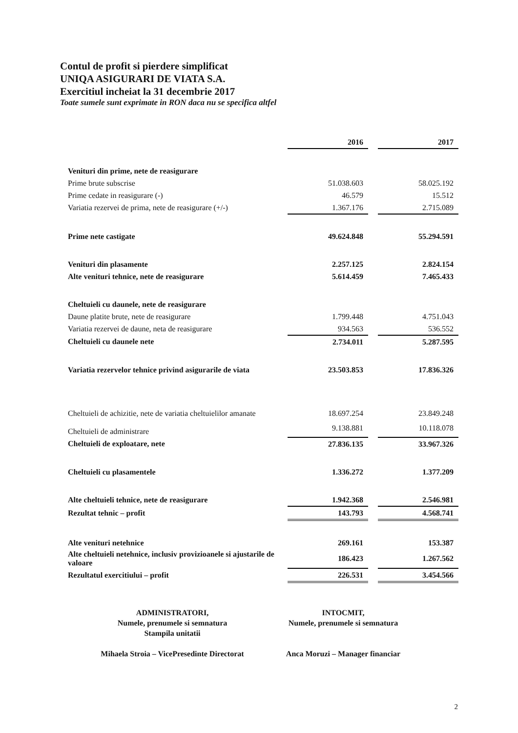Contul de profit si pierdere simplificat
UNIQA ASIGURARI DE VIATA S.A.
Exercitiul incheiat la 31 decembrie 2017
Toate sumele sunt exprimate in RON daca nu se specifica altfel
| | 2016 | | 2017 |
| Venituri din prime, nete de reasigurare | | | |
| Prime brute subscrise | 51.038.603 | | 58.025.192 |
| Prime cedate in reasigurare (-) | 46.579 | | 15.512 |
| Variatia rezervei de prima, nete de reasigurare (+/-) | 1.367.176 | | 2.715.089 |
| Prime nete castigate | 49.624.848 | | 55.294.591 |
| Venituri din plasamente | 2.257.125 | | 2.824.154 |
| Alte venituri tehnice, nete de reasigurare | 5.614.459 | | 7.465.433 |
| Cheltuieli cu daunele, nete de reasigurare | | | |
| Daune platite brute, nete de reasigurare | 1.799.448 | | 4.751.043 |
| Variatia rezervei de daune, neta de reasigurare | 934.563 | | 536.552 |
| Cheltuieli cu daunele nete | 2.734.011 | | 5.287.595 |
| Variatia rezervelor tehnice privind asigurarile de viata | 23.503.853 | | 17.836.326 |
| Cheltuieli de achizitie, nete de variatia cheltuielilor amanate | 18.697.254 | | 23.849.248 |
| Cheltuieli de administrare | 9.138.881 | | 10.118.078 |
| Cheltuieli de exploatare, nete | 27.836.135 | | 33.967.326 |
| Cheltuieli cu plasamentele | 1.336.272 | | 1.377.209 |
| Alte cheltuieli tehnice, nete de reasigurare | 1.942.368 | | 2.546.981 |
| Rezultat tehnic – profit | 143.793 | | 4.568.741 |
| Alte venituri netehnice | 269.161 | | 153.387 |
| Alte cheltuieli netehnice, inclusiv provizioanele si ajustarile de valoare | 186.423 | | 1.267.562 |
| Rezultatul exercitiului – profit | 226.531 | | 3.454.566 |
ADMINISTRATORI,
Numele, prenumele si semnatura
Stampila unitatii
Mihaela Stroia – VicePresedinte Directorat
INTOCMIT,
Numele, prenumele si semnatura
Anca Moruzi – Manager financiar
2